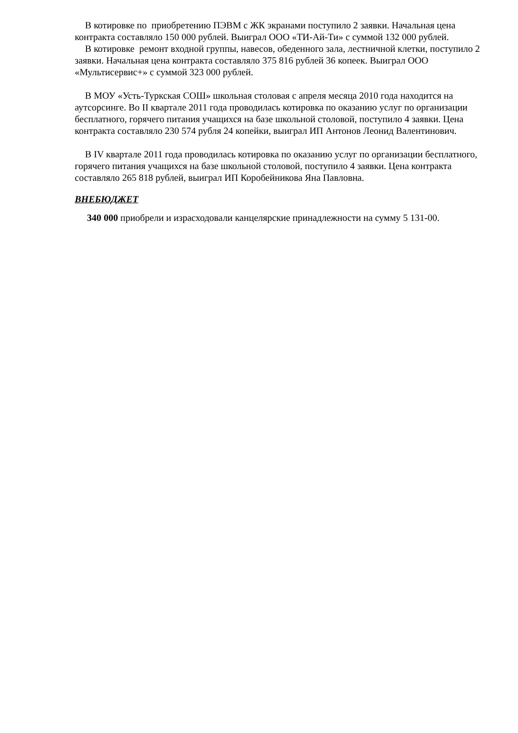В котировке по приобретению ПЭВМ с ЖК экранами поступило 2 заявки. Начальная цена контракта составляло 150 000 рублей. Выиграл ООО «ТИ-Ай-Ти» с суммой 132 000 рублей.
В котировке ремонт входной группы, навесов, обеденного зала, лестничной клетки, поступило 2 заявки. Начальная цена контракта составляло 375 816 рублей 36 копеек. Выиграл ООО «Мультисервис+» с суммой 323 000 рублей.
В МОУ «Усть-Туркская СОШ» школьная столовая с апреля месяца 2010 года находится на аутсорсинге. Во II квартале 2011 года проводилась котировка по оказанию услуг по организации бесплатного, горячего питания учащихся на базе школьной столовой, поступило 4 заявки. Цена контракта составляло 230 574 рубля 24 копейки, выиграл ИП Антонов Леонид Валентинович.
В IV квартале 2011 года проводилась котировка по оказанию услуг по организации бесплатного, горячего питания учащихся на базе школьной столовой, поступило 4 заявки. Цена контракта составляло 265 818 рублей, выиграл ИП Коробейникова Яна Павловна.
ВНЕБЮДЖЕТ
340 000 приобрели и израсходовали канцелярские принадлежности на сумму 5 131-00.